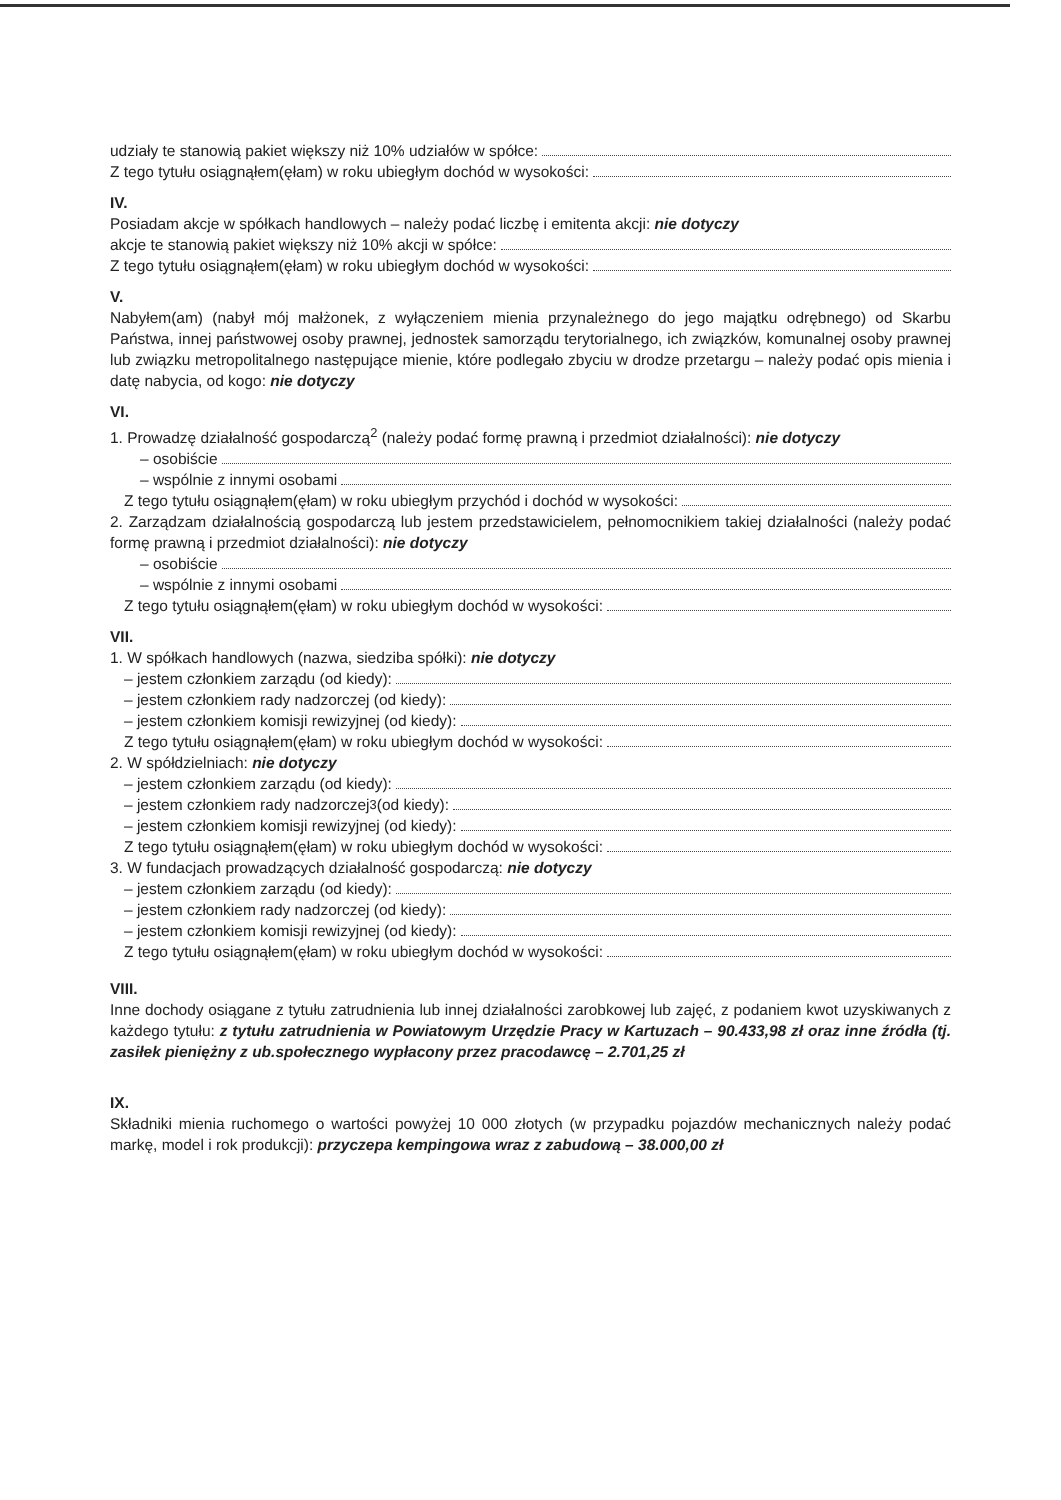udziały te stanowią pakiet większy niż 10% udziałów w spółce:
Z tego tytułu osiągnąłem(ęłam) w roku ubiegłym dochód w wysokości:
IV.
Posiadam akcje w spółkach handlowych – należy podać liczbę i emitenta akcji: nie dotyczy
akcje te stanowią pakiet większy niż 10% akcji w spółce:
Z tego tytułu osiągnąłem(ęłam) w roku ubiegłym dochód w wysokości:
V.
Nabyłem(am) (nabył mój małżonek, z wyłączeniem mienia przynależnego do jego majątku odrębnego) od Skarbu Państwa, innej państwowej osoby prawnej, jednostek samorządu terytorialnego, ich związków, komunalnej osoby prawnej lub związku metropolitalnego następujące mienie, które podlegało zbyciu w drodze przetargu – należy podać opis mienia i datę nabycia, od kogo: nie dotyczy
VI.
1. Prowadzę działalność gospodarczą<sup>2</sup> (należy podać formę prawną i przedmiot działalności): nie dotyczy
– osobiście
– wspólnie z innymi osobami
Z tego tytułu osiągnąłem(ęłam) w roku ubiegłym przychód i dochód w wysokości:
2. Zarządzam działalnością gospodarczą lub jestem przedstawicielem, pełnomocnikiem takiej działalności (należy podać formę prawną i przedmiot działalności): nie dotyczy
– osobiście
– wspólnie z innymi osobami
Z tego tytułu osiągnąłem(ęłam) w roku ubiegłym dochód w wysokości:
VII.
1. W spółkach handlowych (nazwa, siedziba spółki): nie dotyczy
– jestem członkiem zarządu (od kiedy):
– jestem członkiem rady nadzorczej (od kiedy):
– jestem członkiem komisji rewizyjnej (od kiedy):
Z tego tytułu osiągnąłem(ęłam) w roku ubiegłym dochód w wysokości:
2. W spółdzielniach: nie dotyczy
– jestem członkiem zarządu (od kiedy):
– jestem członkiem rady nadzorczej<sup>3</sup> (od kiedy):
– jestem członkiem komisji rewizyjnej (od kiedy):
Z tego tytułu osiągnąłem(ęłam) w roku ubiegłym dochód w wysokości:
3. W fundacjach prowadzących działalność gospodarczą: nie dotyczy
– jestem członkiem zarządu (od kiedy):
– jestem członkiem rady nadzorczej (od kiedy):
– jestem członkiem komisji rewizyjnej (od kiedy):
Z tego tytułu osiągnąłem(ęłam) w roku ubiegłym dochód w wysokości:
VIII.
Inne dochody osiągane z tytułu zatrudnienia lub innej działalności zarobkowej lub zajęć, z podaniem kwot uzyskiwanych z każdego tytułu: z tytułu zatrudnienia w Powiatowym Urzędzie Pracy w Kartuzach – 90.433,98 zł oraz inne źródła (tj. zasiłek pieniężny z ub.społecznego wypłacony przez pracodawcę – 2.701,25 zł
IX.
Składniki mienia ruchomego o wartości powyżej 10 000 złotych (w przypadku pojazdów mechanicznych należy podać markę, model i rok produkcji): przyczepa kempingowa wraz z zabudową – 38.000,00 zł